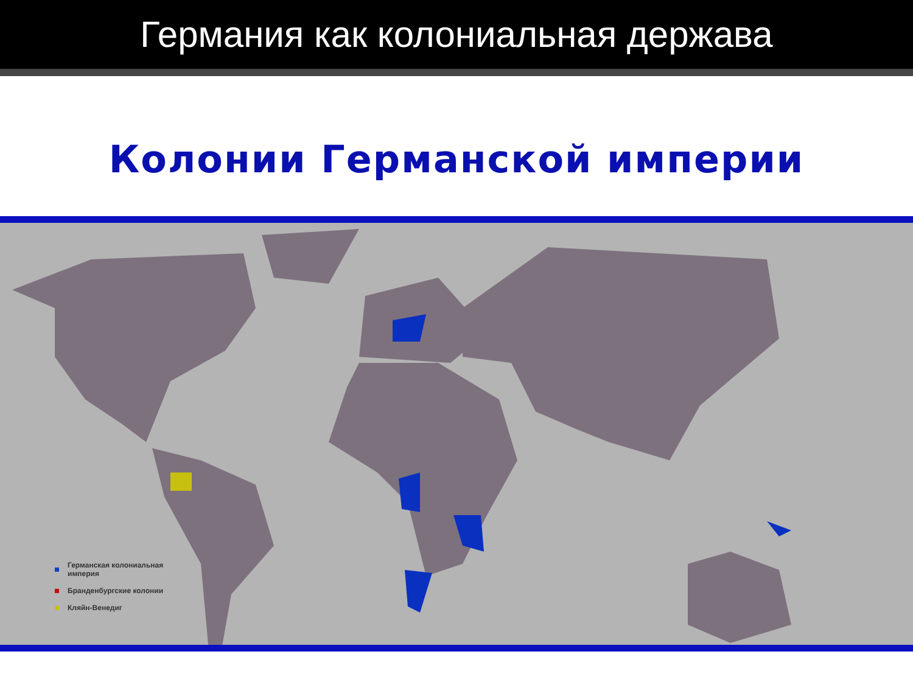Германия как колониальная держава
Колонии Германской империи
Германская колониальная империя
Бранденбургские колонии
Кляйн-Венедиг